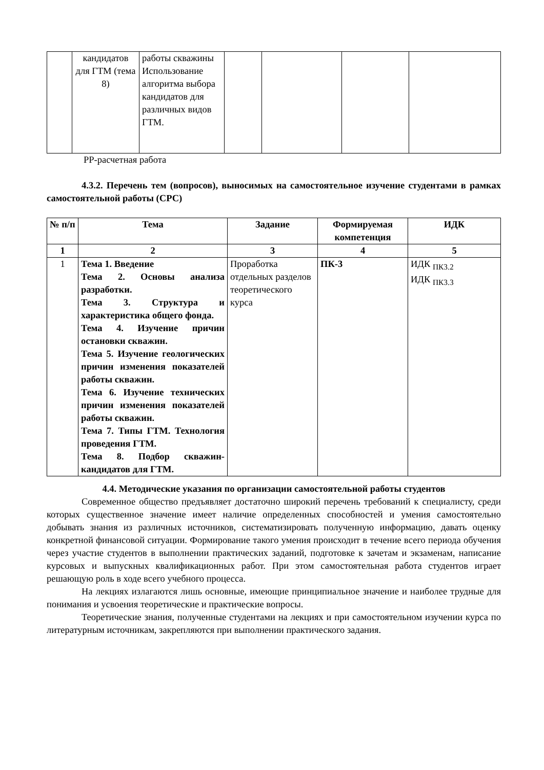| | кандидатов для ГТМ (тема 8) | работы скважины Использование алгоритма выбора кандидатов для различных видов ГТМ. | | | | |
РР-расчетная работа
4.3.2. Перечень тем (вопросов), выносимых на самостоятельное изучение студентами в рамках самостоятельной работы (СРС)
| № п/п | Тема | Задание | Формируемая компетенция | ИДК |
| --- | --- | --- | --- | --- |
| 1 | 2 | 3 | 4 | 5 |
| 1 | Тема 1. Введение Тема 2. Основы анализа разработки. Тема 3. Структура и характеристика общего фонда. Тема 4. Изучение причин остановки скважин. Тема 5. Изучение геологических причин изменения показателей работы скважин. Тема 6. Изучение технических причин изменения показателей работы скважин. Тема 7. Типы ГТМ. Технология проведения ГТМ. Тема 8. Подбор скважин-кандидатов для ГТМ. | Проработка отдельных разделов теоретического курса | ПК-3 | ИДК <sub>ПК3.2</sub> ИДК <sub>ПК3.3</sub> |
4.4. Методические указания по организации самостоятельной работы студентов
Современное общество предъявляет достаточно широкий перечень требований к специалисту, среди которых существенное значение имеет наличие определенных способностей и умения самостоятельно добывать знания из различных источников, систематизировать полученную информацию, давать оценку конкретной финансовой ситуации. Формирование такого умения происходит в течение всего периода обучения через участие студентов в выполнении практических заданий, подготовке к зачетам и экзаменам, написание курсовых и выпускных квалификационных работ. При этом самостоятельная работа студентов играет решающую роль в ходе всего учебного процесса.
На лекциях излагаются лишь основные, имеющие принципиальное значение и наиболее трудные для понимания и усвоения теоретические и практические вопросы.
Теоретические знания, полученные студентами на лекциях и при самостоятельном изучении курса по литературным источникам, закрепляются при выполнении практического задания.